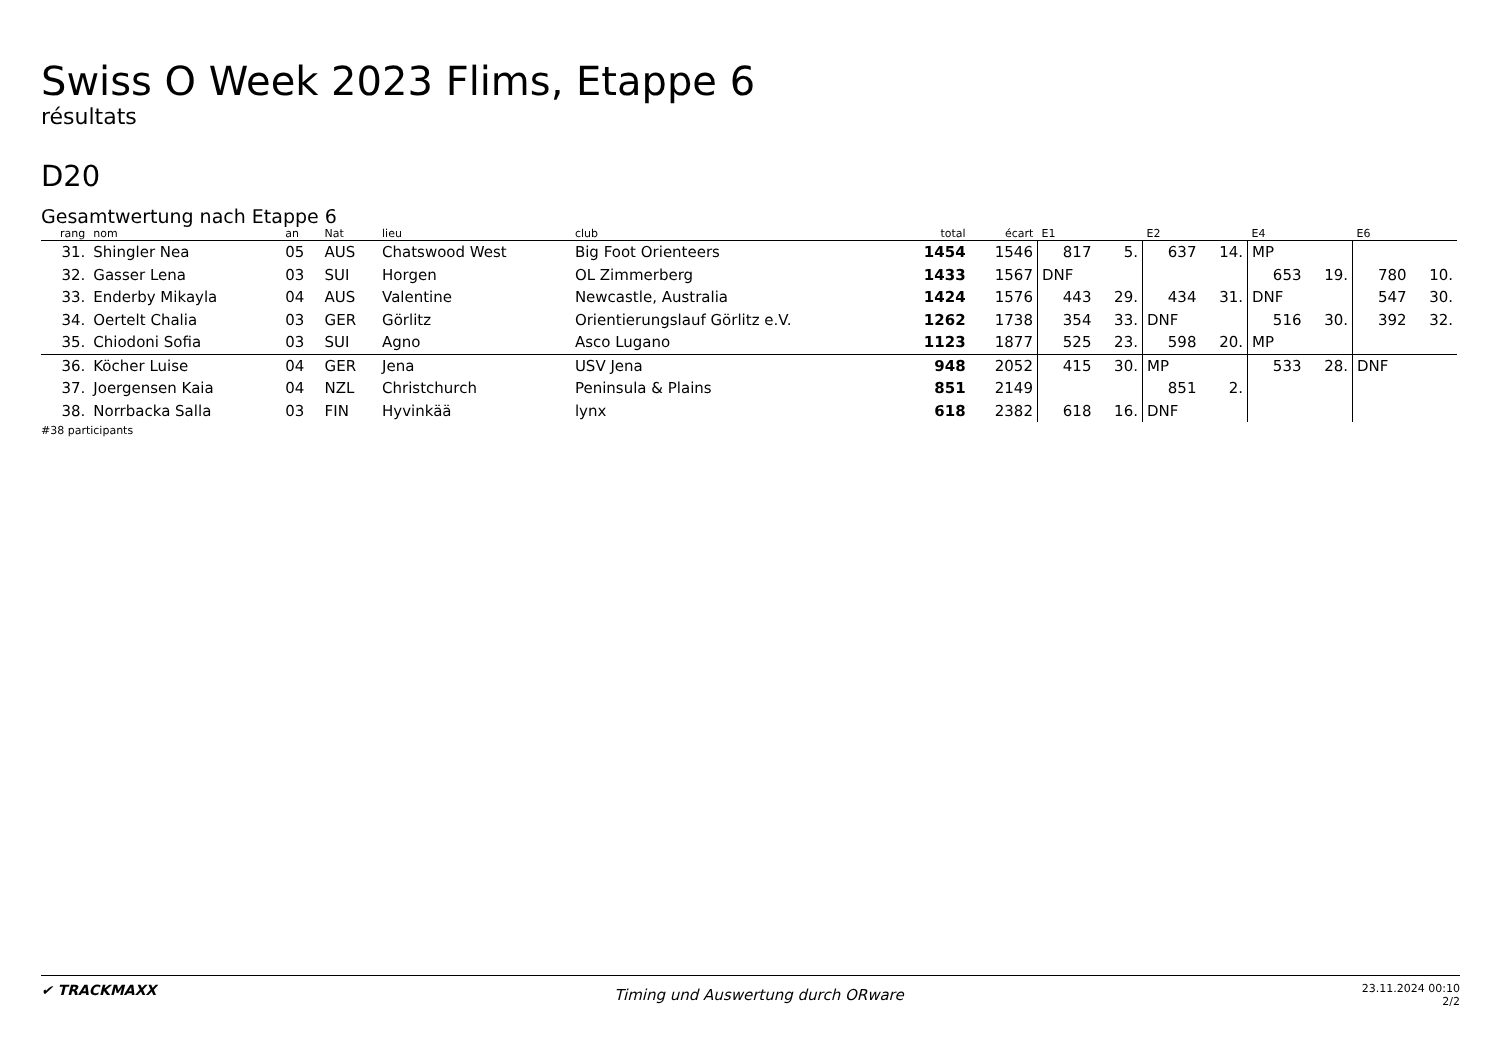Swiss O Week 2023 Flims, Etappe 6
résultats
D20
Gesamtwertung nach Etappe 6
| rang | nom | an | Nat | lieu | club | total | écart | E1 | | E2 | | E4 | | E6 | |
| --- | --- | --- | --- | --- | --- | --- | --- | --- | --- | --- | --- | --- | --- | --- | --- |
| 31. | Shingler Nea | 05 | AUS | Chatswood West | Big Foot Orienteers | 1454 | 1546 | 817 | 5. | 637 | 14. | MP | | | |
| 32. | Gasser Lena | 03 | SUI | Horgen | OL Zimmerberg | 1433 | 1567 | DNF | | | | 653 | 19. | 780 | 10. |
| 33. | Enderby Mikayla | 04 | AUS | Valentine | Newcastle, Australia | 1424 | 1576 | 443 | 29. | 434 | 31. | DNF | | 547 | 30. |
| 34. | Oertelt Chalia | 03 | GER | Görlitz | Orientierungslauf Görlitz e.V. | 1262 | 1738 | 354 | 33. | DNF | | 516 | 30. | 392 | 32. |
| 35. | Chiodoni Sofia | 03 | SUI | Agno | Asco Lugano | 1123 | 1877 | 525 | 23. | 598 | 20. | MP | | | |
| 36. | Köcher Luise | 04 | GER | Jena | USV Jena | 948 | 2052 | 415 | 30. | MP | | 533 | 28. | DNF | |
| 37. | Joergensen Kaia | 04 | NZL | Christchurch | Peninsula & Plains | 851 | 2149 | | | 851 | 2. | | | | |
| 38. | Norrbacka Salla | 03 | FIN | Hyvinkää | lynx | 618 | 2382 | 618 | 16. | DNF | | | | | |
#38 participants
✔ TRACKMAXX
Timing und Auswertung durch ORware
23.11.2024 00:10
2/2